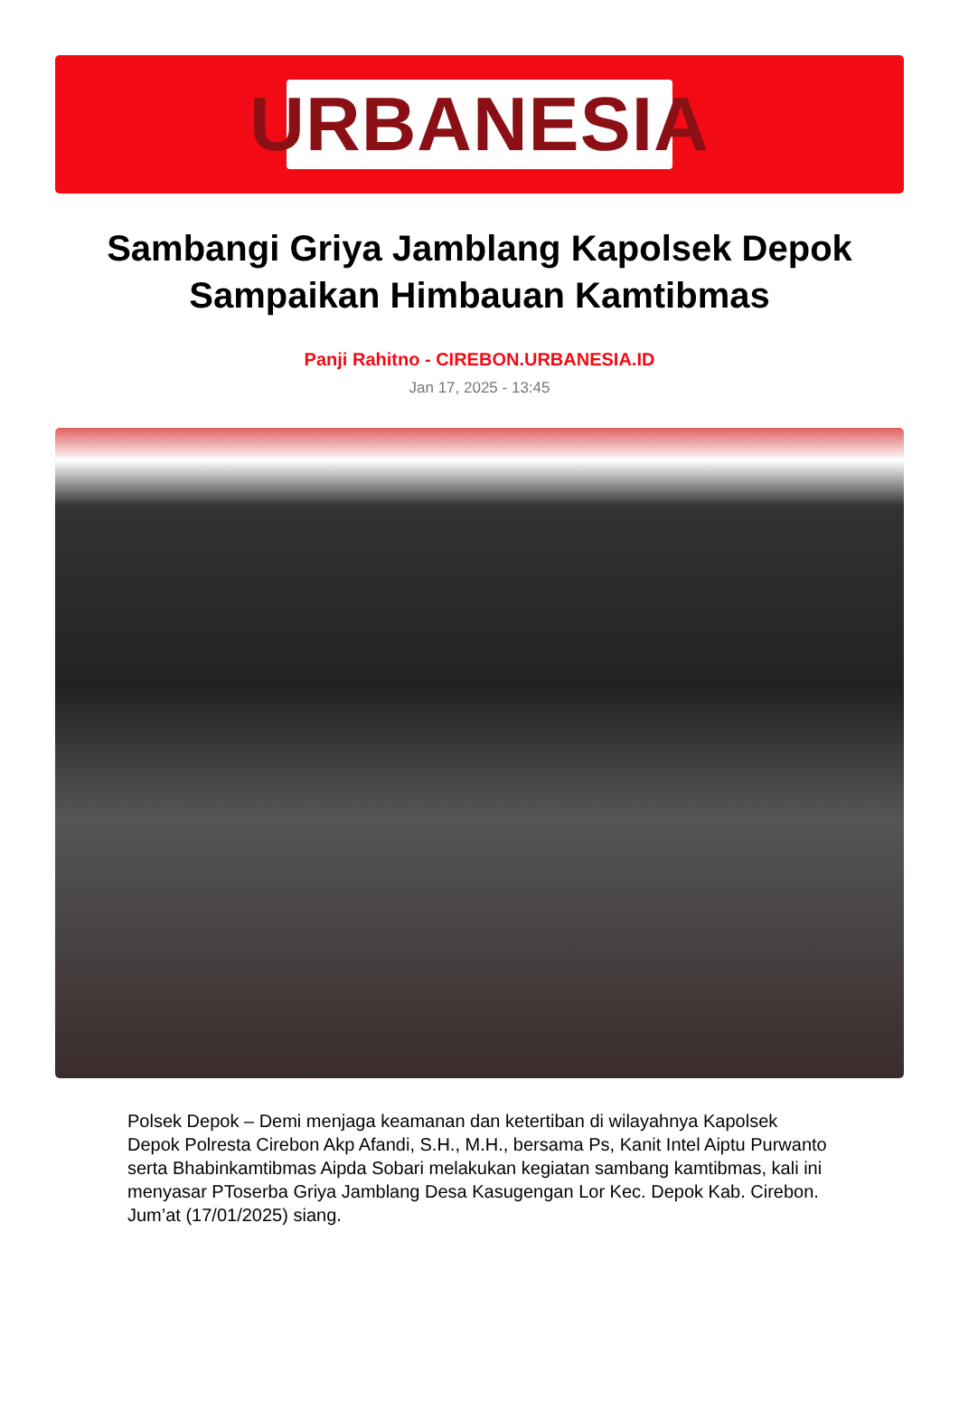URBANESIA
Sambangi Griya Jamblang Kapolsek Depok Sampaikan Himbauan Kamtibmas
Panji Rahitno - CIREBON.URBANESIA.ID
Jan 17, 2025 - 13:45
Polsek Depok – Demi menjaga keamanan dan ketertiban di wilayahnya Kapolsek Depok Polresta Cirebon Akp Afandi, S.H., M.H., bersama Ps, Kanit Intel Aiptu Purwanto serta Bhabinkamtibmas Aipda Sobari melakukan kegiatan sambang kamtibmas, kali ini menyasar PToserba Griya Jamblang Desa Kasugengan Lor Kec. Depok Kab. Cirebon. Jum’at (17/01/2025) siang.